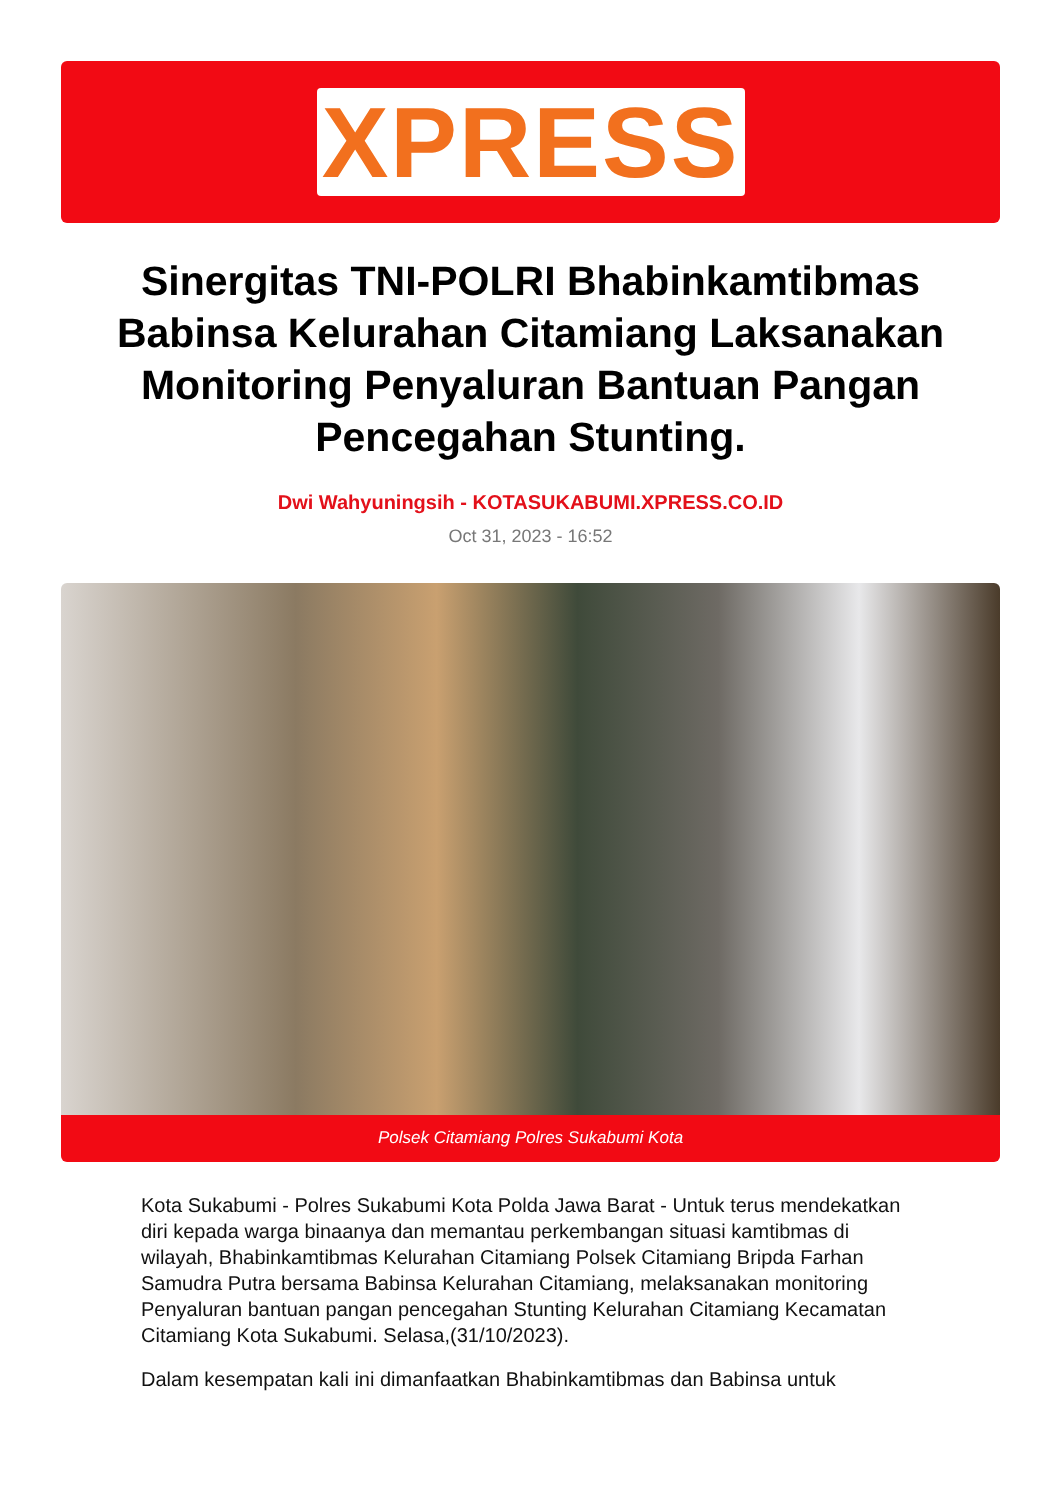XPRESS
Sinergitas TNI-POLRI Bhabinkamtibmas Babinsa Kelurahan Citamiang Laksanakan Monitoring Penyaluran Bantuan Pangan Pencegahan Stunting.
Dwi Wahyuningsih - KOTASUKABUMI.XPRESS.CO.ID
Oct 31, 2023 - 16:52
Polsek Citamiang Polres Sukabumi Kota
Kota Sukabumi - Polres Sukabumi Kota Polda Jawa Barat - Untuk terus mendekatkan diri kepada warga binaanya dan memantau perkembangan situasi kamtibmas di wilayah, Bhabinkamtibmas Kelurahan Citamiang Polsek Citamiang Bripda Farhan Samudra Putra bersama Babinsa Kelurahan Citamiang, melaksanakan monitoring Penyaluran bantuan pangan pencegahan Stunting Kelurahan Citamiang Kecamatan Citamiang Kota Sukabumi. Selasa,(31/10/2023).
Dalam kesempatan kali ini dimanfaatkan Bhabinkamtibmas dan Babinsa untuk